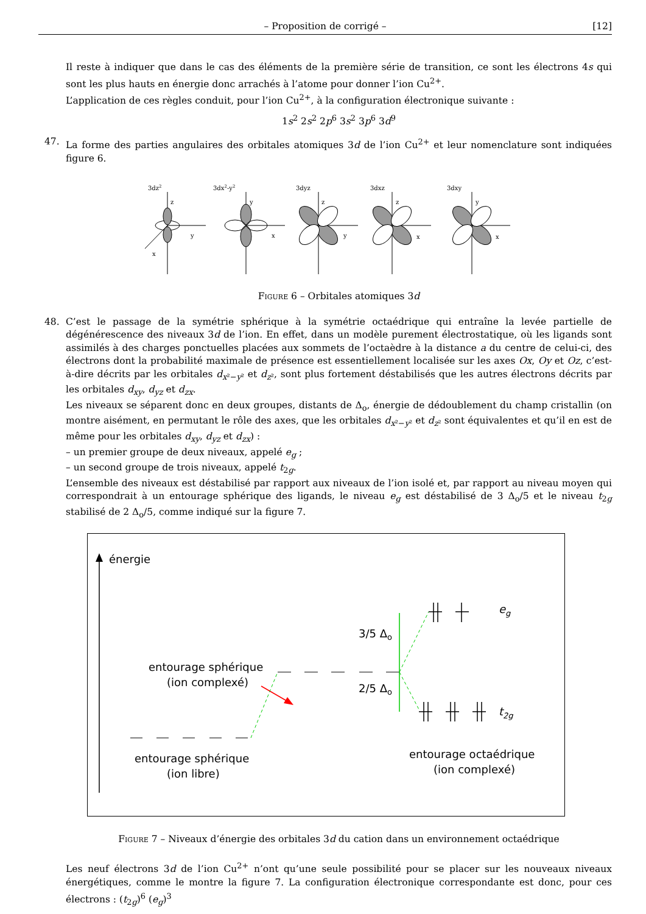– Proposition de corrigé – [12]
Il reste à indiquer que dans le cas des éléments de la première série de transition, ce sont les électrons 4s qui sont les plus hauts en énergie donc arrachés à l’atome pour donner l’ion Cu<sup>2+</sup>.
L’application de ces règles conduit, pour l’ion Cu<sup>2+</sup>, à la configuration électronique suivante :
1s<sup>2</sup> 2s<sup>2</sup> 2p<sup>6</sup> 3s<sup>2</sup> 3p<sup>6</sup> 3d<sup>9</sup>
47. La forme des parties angulaires des orbitales atomiques 3d de l’ion Cu<sup>2+</sup> et leur nomenclature sont indiquées figure 6.
3dz2
z
y
x
3dx2-y2
y
x
3dyz
z
y
3dxz
z
x
3dxy
y
x
Figure 6 – Orbitales atomiques 3d
48. C’est le passage de la symétrie sphérique à la symétrie octaédrique qui entraîne la levée partielle de dégénérescence des niveaux 3d de l’ion. En effet, dans un modèle purement électrostatique, où les ligands sont assimilés à des charges ponctuelles placées aux sommets de l’octaèdre à la distance a du centre de celui-ci, des électrons dont la probabilité maximale de présence est essentiellement localisée sur les axes Ox, Oy et Oz, c’est-à-dire décrits par les orbitales d<sub>x²−y²</sub> et d<sub>z²</sub>, sont plus fortement déstabilisés que les autres électrons décrits par les orbitales d<sub>xy</sub>, d<sub>yz</sub> et d<sub>zx</sub>.
Les niveaux se séparent donc en deux groupes, distants de Δ<sub>o</sub>, énergie de dédoublement du champ cristallin (on montre aisément, en permutant le rôle des axes, que les orbitales d<sub>x²−y²</sub> et d<sub>z²</sub> sont équivalentes et qu’il en est de même pour les orbitales d<sub>xy</sub>, d<sub>yz</sub> et d<sub>zx</sub>) :
– un premier groupe de deux niveaux, appelé e<sub>g</sub> ;
– un second groupe de trois niveaux, appelé t<sub>2g</sub>.
L’ensemble des niveaux est déstabilisé par rapport aux niveaux de l’ion isolé et, par rapport au niveau moyen qui correspondrait à un entourage sphérique des ligands, le niveau e<sub>g</sub> est déstabilisé de 3 Δ<sub>o</sub>/5 et le niveau t<sub>2g</sub> stabilisé de 2 Δ<sub>o</sub>/5, comme indiqué sur la figure 7.
énergie
entourage sphérique
(ion complexé)
3/5 Δo
2/5 Δo
eg
t2g
entourage sphérique
(ion libre)
entourage octaédrique
(ion complexé)
Figure 7 – Niveaux d’énergie des orbitales 3d du cation dans un environnement octaédrique
Les neuf électrons 3d de l’ion Cu<sup>2+</sup> n’ont qu’une seule possibilité pour se placer sur les nouveaux niveaux énergétiques, comme le montre la figure 7. La configuration électronique correspondante est donc, pour ces électrons : (t<sub>2g</sub>)<sup>6</sup> (e<sub>g</sub>)<sup>3</sup>